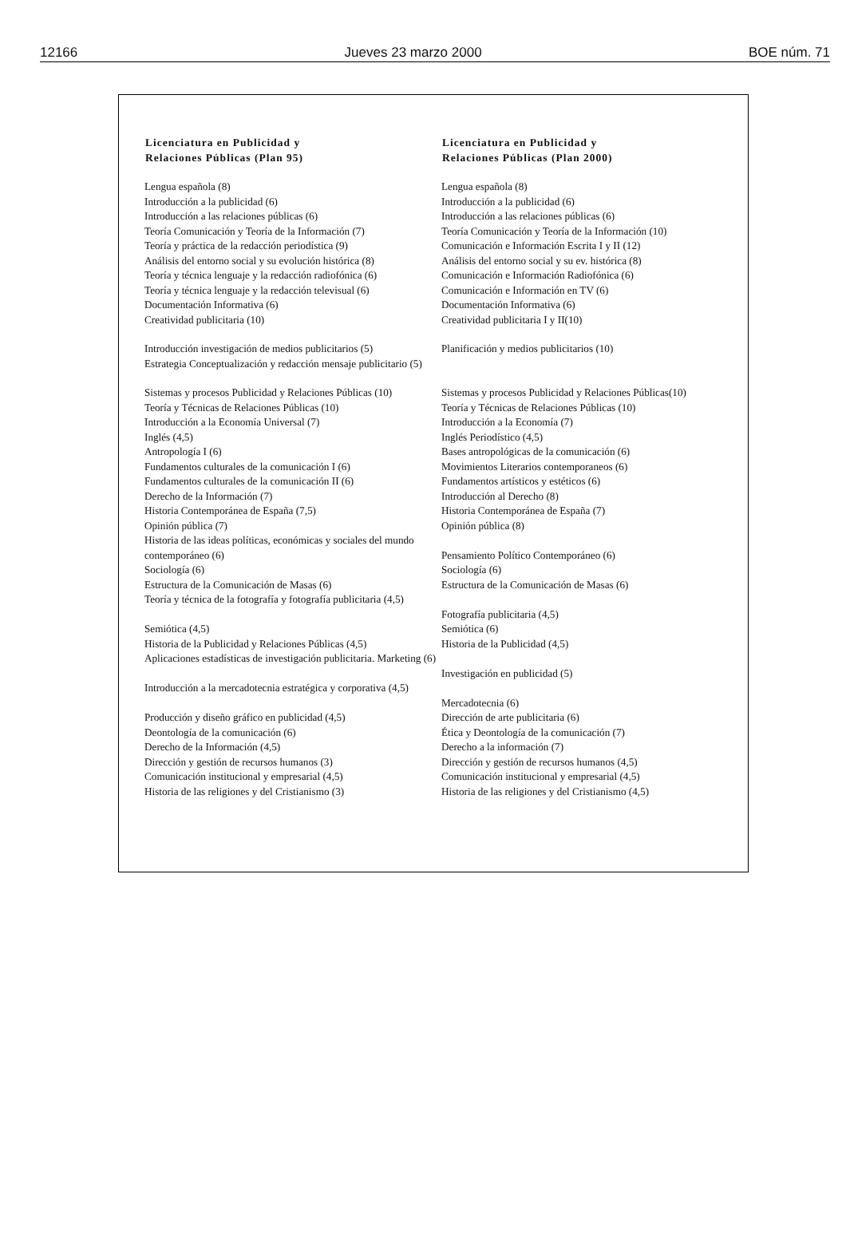12166 Jueves 23 marzo 2000 BOE núm. 71
| Licenciatura en Publicidad y Relaciones Públicas (Plan 95) | Licenciatura en Publicidad y Relaciones Públicas (Plan 2000) |
| --- | --- |
| Lengua española (8) | Lengua española (8) |
| Introducción a la publicidad (6) | Introducción a la publicidad (6) |
| Introducción a las relaciones públicas (6) | Introducción a las relaciones públicas (6) |
| Teoría Comunicación y Teoría de la Información (7) | Teoría Comunicación y Teoría de la Información (10) |
| Teoría y práctica de la redacción periodística (9) | Comunicación e Información Escrita I y II (12) |
| Análisis del entorno social y su evolución histórica (8) | Análisis del entorno social y su ev. histórica (8) |
| Teoría y técnica lenguaje y la redacción radiofónica (6) | Comunicación e Información Radiofónica (6) |
| Teoría y técnica lenguaje y la redacción televisual (6) | Comunicación e Información en TV (6) |
| Documentación Informativa (6) | Documentación Informativa (6) |
| Creatividad publicitaria (10) | Creatividad publicitaria I y II(10) |
| Introducción investigación de medios publicitarios (5) Estrategia Conceptualización y redacción mensaje publicitario (5) | Planificación y medios publicitarios (10) |
| Sistemas y procesos Publicidad y Relaciones Públicas (10) | Sistemas y procesos Publicidad y Relaciones Públicas(10) |
| Teoría y Técnicas de Relaciones Públicas (10) | Teoría y Técnicas de Relaciones Públicas (10) |
| Introducción a la Economía Universal (7) | Introducción a la Economía (7) |
| Inglés (4,5) | Inglés Periodístico (4,5) |
| Antropología I (6) | Bases antropológicas de la comunicación (6) |
| Fundamentos culturales de la comunicación I (6) | Movimientos Literarios contemporaneos (6) |
| Fundamentos culturales de la comunicación II (6) | Fundamentos artísticos y estéticos (6) |
| Derecho de la Información (7) | Introducción al Derecho (8) |
| Historia Contemporánea de España (7,5) | Historia Contemporánea de España (7) |
| Opinión pública (7) | Opinión pública (8) |
| Historia de las ideas políticas, económicas y sociales del mundo contemporáneo (6) | Pensamiento Político Contemporáneo (6) |
| Sociología (6) | Sociología (6) |
| Estructura de la Comunicación de Masas (6) | Estructura de la Comunicación de Masas (6) |
| Teoría y técnica de la fotografía y fotografía publicitaria (4,5) | Fotografía publicitaria (4,5) |
| Semiótica (4,5) | Semiótica (6) |
| Historia de la Publicidad y Relaciones Públicas (4,5) | Historia de la Publicidad (4,5) |
| Aplicaciones estadísticas de investigación publicitaria. Marketing (6) | Investigación en publicidad (5) |
| Introducción a la mercadotecnia estratégica y corporativa (4,5) | Mercadotecnia (6) |
| Producción y diseño gráfico en publicidad (4,5) | Dirección de arte publicitaria (6) |
| Deontología de la comunicación (6) | Ética y Deontología de la comunicación (7) |
| Derecho de la Información (4,5) | Derecho a la información (7) |
| Dirección y gestión de recursos humanos (3) | Dirección y gestión de recursos humanos (4,5) |
| Comunicación institucional y empresarial (4,5) | Comunicación institucional y empresarial (4,5) |
| Historia de las religiones y del Cristianismo (3) | Historia de las religiones y del Cristianismo (4,5) |